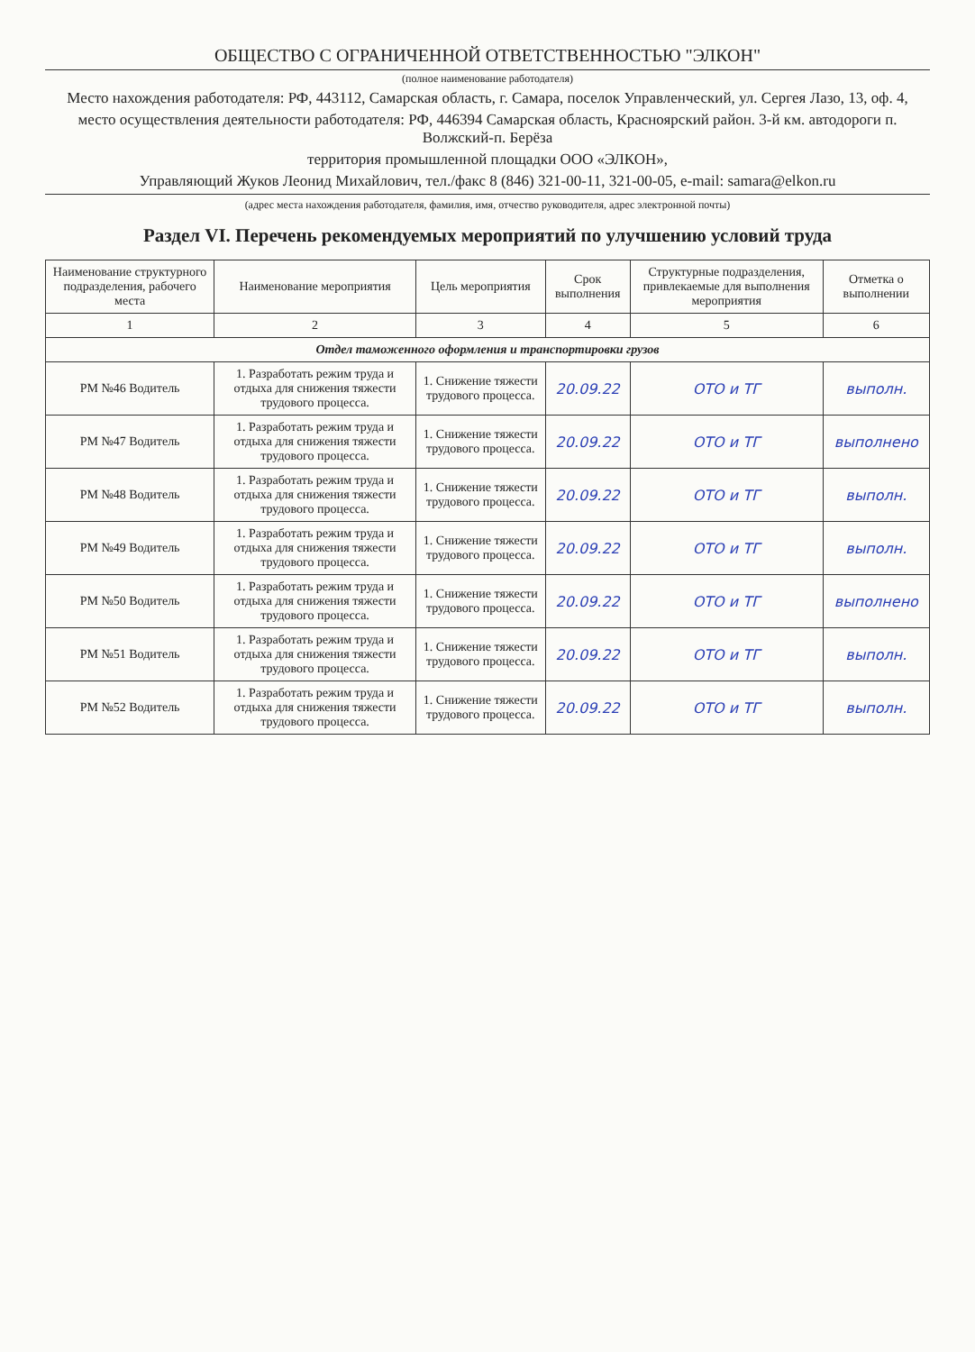ОБЩЕСТВО С ОГРАНИЧЕННОЙ ОТВЕТСТВЕННОСТЬЮ "ЭЛКОН"
(полное наименование работодателя)
Место нахождения работодателя: РФ, 443112, Самарская область, г. Самара, поселок Управленческий, ул. Сергея Лазо, 13, оф. 4,
место осуществления деятельности работодателя: РФ, 446394 Самарская область, Красноярский район. 3-й км. автодороги п. Волжский-п. Берёза
территория промышленной площадки ООО «ЭЛКОН»,
Управляющий Жуков Леонид Михайлович, тел./факс 8 (846) 321-00-11, 321-00-05, e-mail: samara@elkon.ru
(адрес места нахождения работодателя, фамилия, имя, отчество руководителя, адрес электронной почты)
Раздел VI. Перечень рекомендуемых мероприятий по улучшению условий труда
| Наименование структурного подразделения, рабочего места | Наименование мероприятия | Цель мероприятия | Срок выполнения | Структурные подразделения, привлекаемые для выполнения мероприятия | Отметка о выполнении |
| --- | --- | --- | --- | --- | --- |
| 1 | 2 | 3 | 4 | 5 | 6 |
| Отдел таможенного оформления и транспортировки грузов | | | | | |
| РМ №46 Водитель | 1. Разработать режим труда и отдыха для снижения тяжести трудового процесса. | 1. Снижение тяжести трудового процесса. | 20.09.22 | ОТО и ТГ | выполн. |
| РМ №47 Водитель | 1. Разработать режим труда и отдыха для снижения тяжести трудового процесса. | 1. Снижение тяжести трудового процесса. | 20.09.22 | ОТО и ТГ | выполнено |
| РМ №48 Водитель | 1. Разработать режим труда и отдыха для снижения тяжести трудового процесса. | 1. Снижение тяжести трудового процесса. | 20.09.22 | ОТО и ТГ | выполн. |
| РМ №49 Водитель | 1. Разработать режим труда и отдыха для снижения тяжести трудового процесса. | 1. Снижение тяжести трудового процесса. | 20.09.22 | ОТО и ТГ | выполн. |
| РМ №50 Водитель | 1. Разработать режим труда и отдыха для снижения тяжести трудового процесса. | 1. Снижение тяжести трудового процесса. | 20.09.22 | ОТО и ТГ | выполнено |
| РМ №51 Водитель | 1. Разработать режим труда и отдыха для снижения тяжести трудового процесса. | 1. Снижение тяжести трудового процесса. | 20.09.22 | ОТО и ТГ | выполн. |
| РМ №52 Водитель | 1. Разработать режим труда и отдыха для снижения тяжести трудового процесса. | 1. Снижение тяжести трудового процесса. | 20.09.22 | ОТО и ТГ | выполн. |